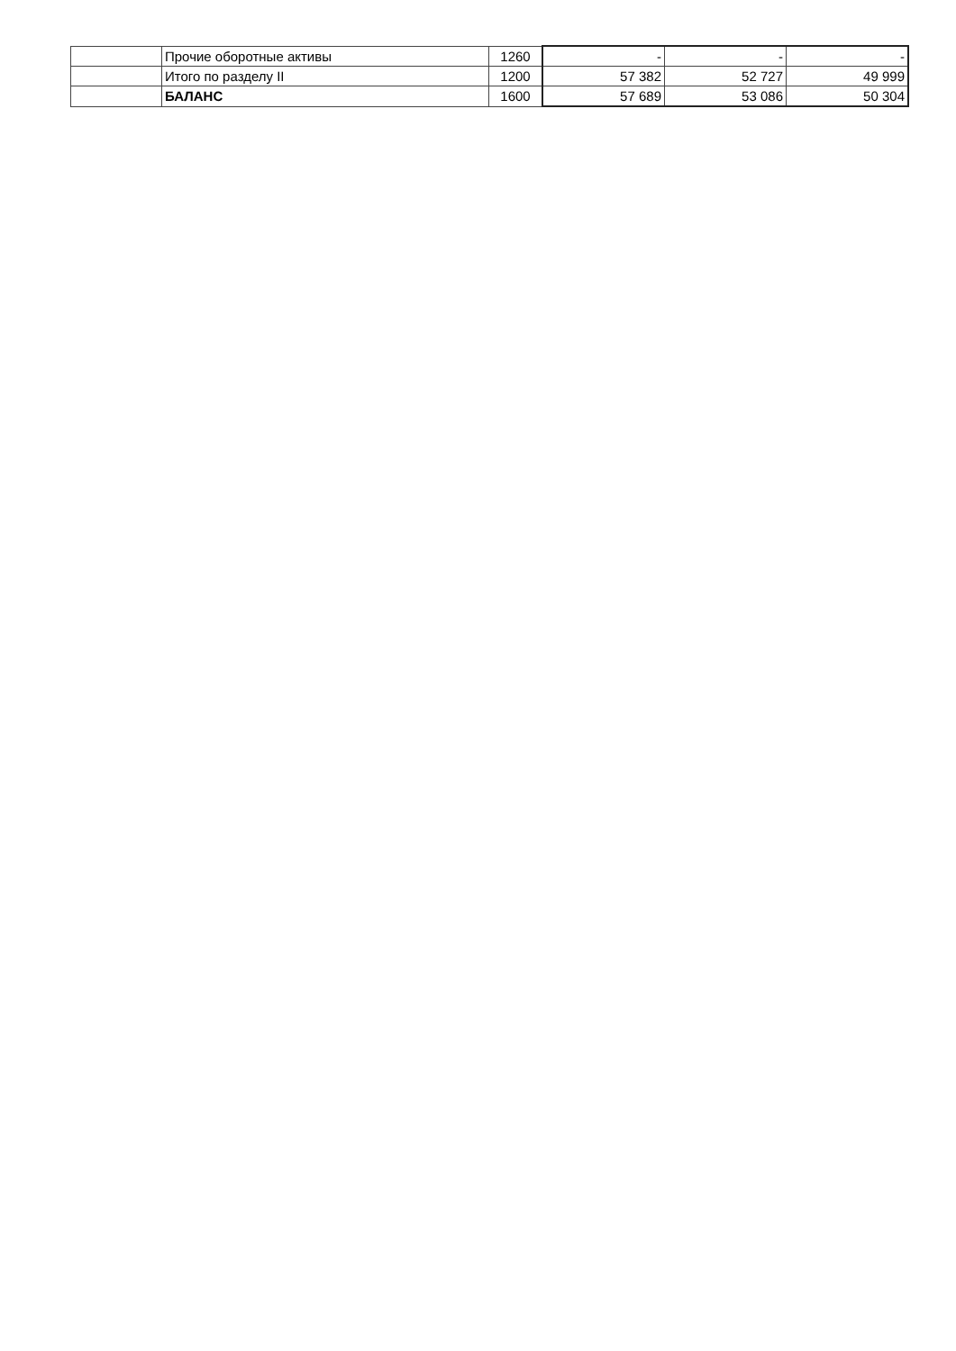| | Прочие оборотные активы | 1260 | - | - | - |
| | Итого по разделу II | 1200 | 57 382 | 52 727 | 49 999 |
| | БАЛАНС | 1600 | 57 689 | 53 086 | 50 304 |